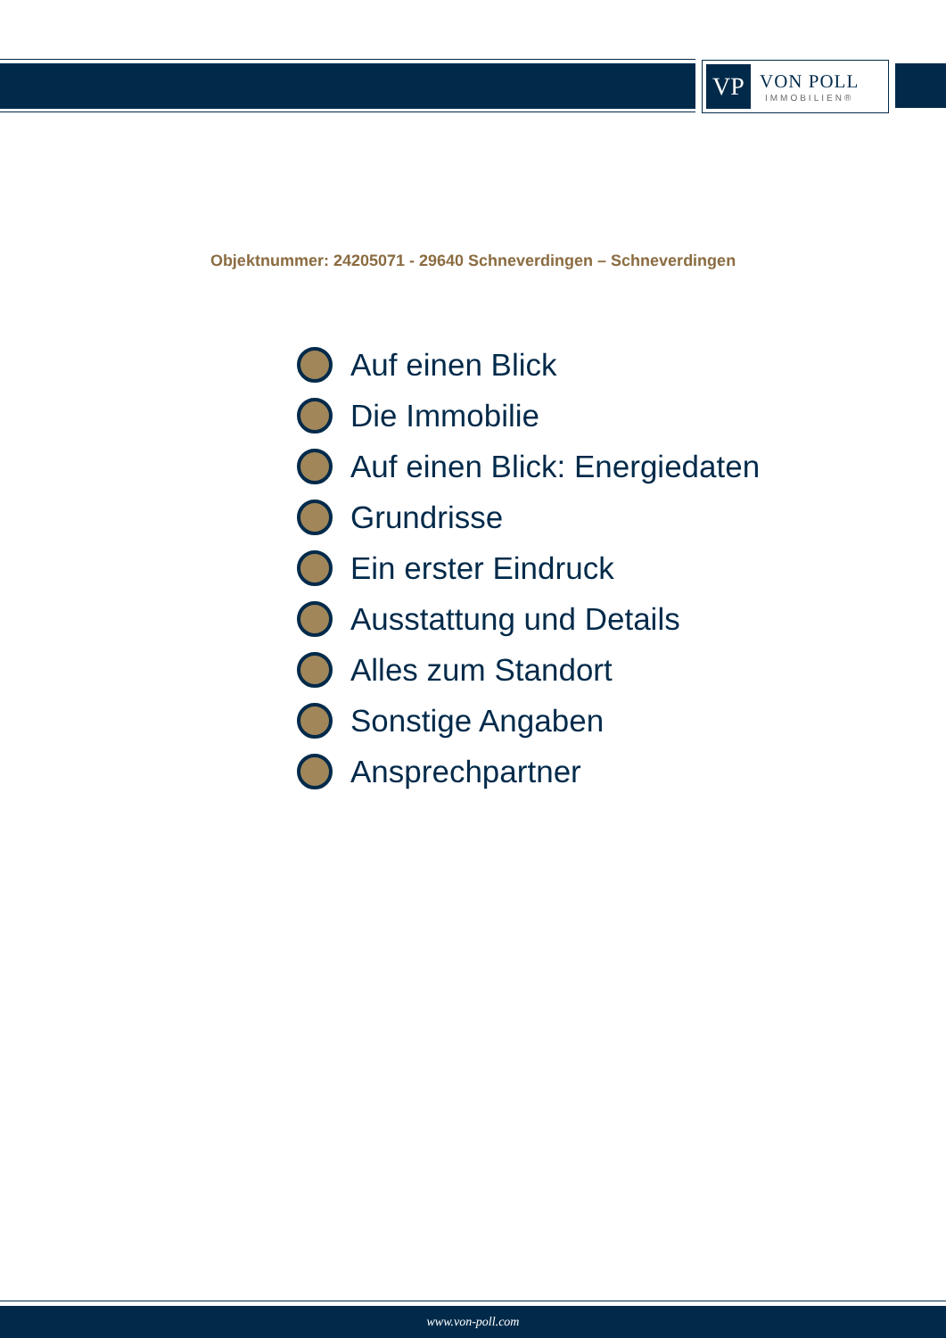VP
VON POLL
IMMOBILIEN®
Objektnummer: 24205071 - 29640 Schneverdingen – Schneverdingen
Auf einen Blick
Die Immobilie
Auf einen Blick: Energiedaten
Grundrisse
Ein erster Eindruck
Ausstattung und Details
Alles zum Standort
Sonstige Angaben
Ansprechpartner
www.von-poll.com